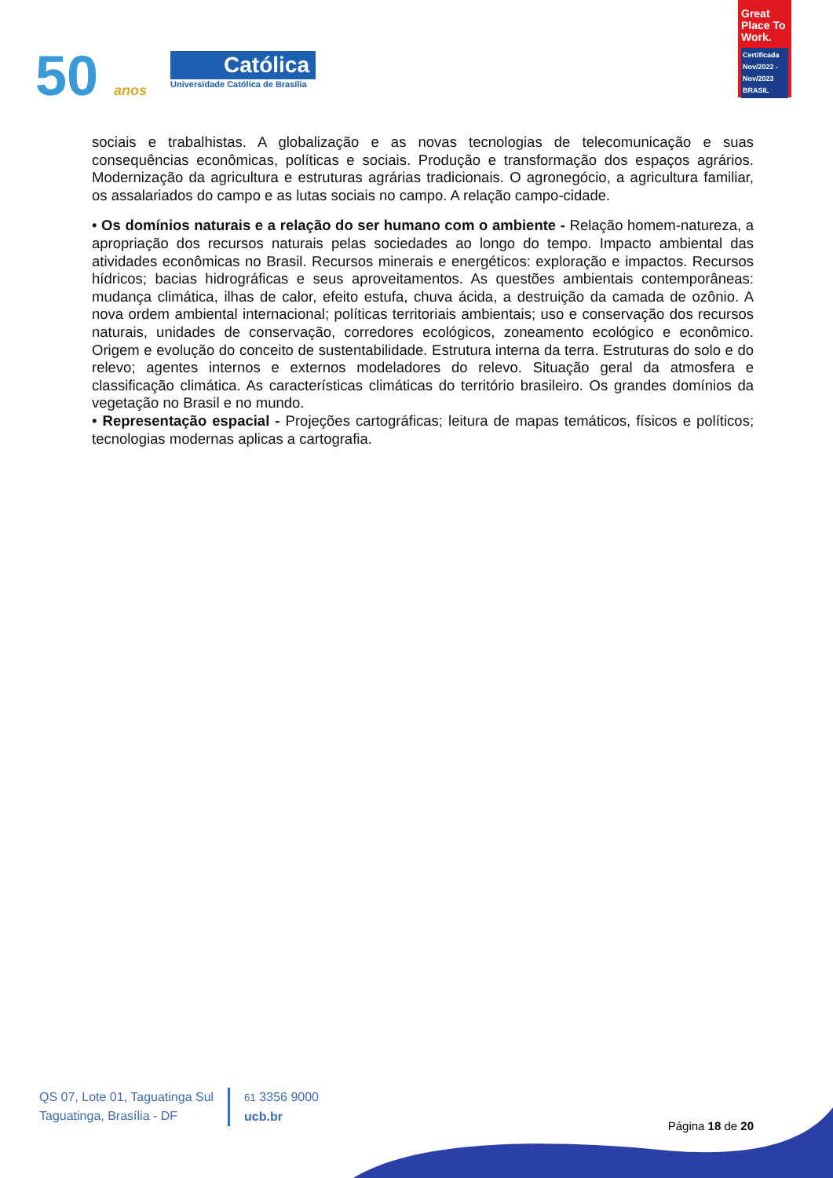50 anos
Católica
Universidade Católica de Brasília
Great Place To Work.
Certificada
Nov/2022 - Nov/2023
BRASIL
sociais e trabalhistas. A globalização e as novas tecnologias de telecomunicação e suas consequências econômicas, políticas e sociais. Produção e transformação dos espaços agrários. Modernização da agricultura e estruturas agrárias tradicionais. O agronegócio, a agricultura familiar, os assalariados do campo e as lutas sociais no campo. A relação campo-cidade.
• Os domínios naturais e a relação do ser humano com o ambiente - Relação homem-natureza, a apropriação dos recursos naturais pelas sociedades ao longo do tempo. Impacto ambiental das atividades econômicas no Brasil. Recursos minerais e energéticos: exploração e impactos. Recursos hídricos; bacias hidrográficas e seus aproveitamentos. As questões ambientais contemporâneas: mudança climática, ilhas de calor, efeito estufa, chuva ácida, a destruição da camada de ozônio. A nova ordem ambiental internacional; políticas territoriais ambientais; uso e conservação dos recursos naturais, unidades de conservação, corredores ecológicos, zoneamento ecológico e econômico. Origem e evolução do conceito de sustentabilidade. Estrutura interna da terra. Estruturas do solo e do relevo; agentes internos e externos modeladores do relevo. Situação geral da atmosfera e classificação climática. As características climáticas do território brasileiro. Os grandes domínios da vegetação no Brasil e no mundo.
• Representação espacial - Projeções cartográficas; leitura de mapas temáticos, físicos e políticos; tecnologias modernas aplicas a cartografia.
QS 07, Lote 01, Taguatinga Sul
Taguatinga, Brasília - DF
61 3356 9000
ucb.br
Página 18 de 20